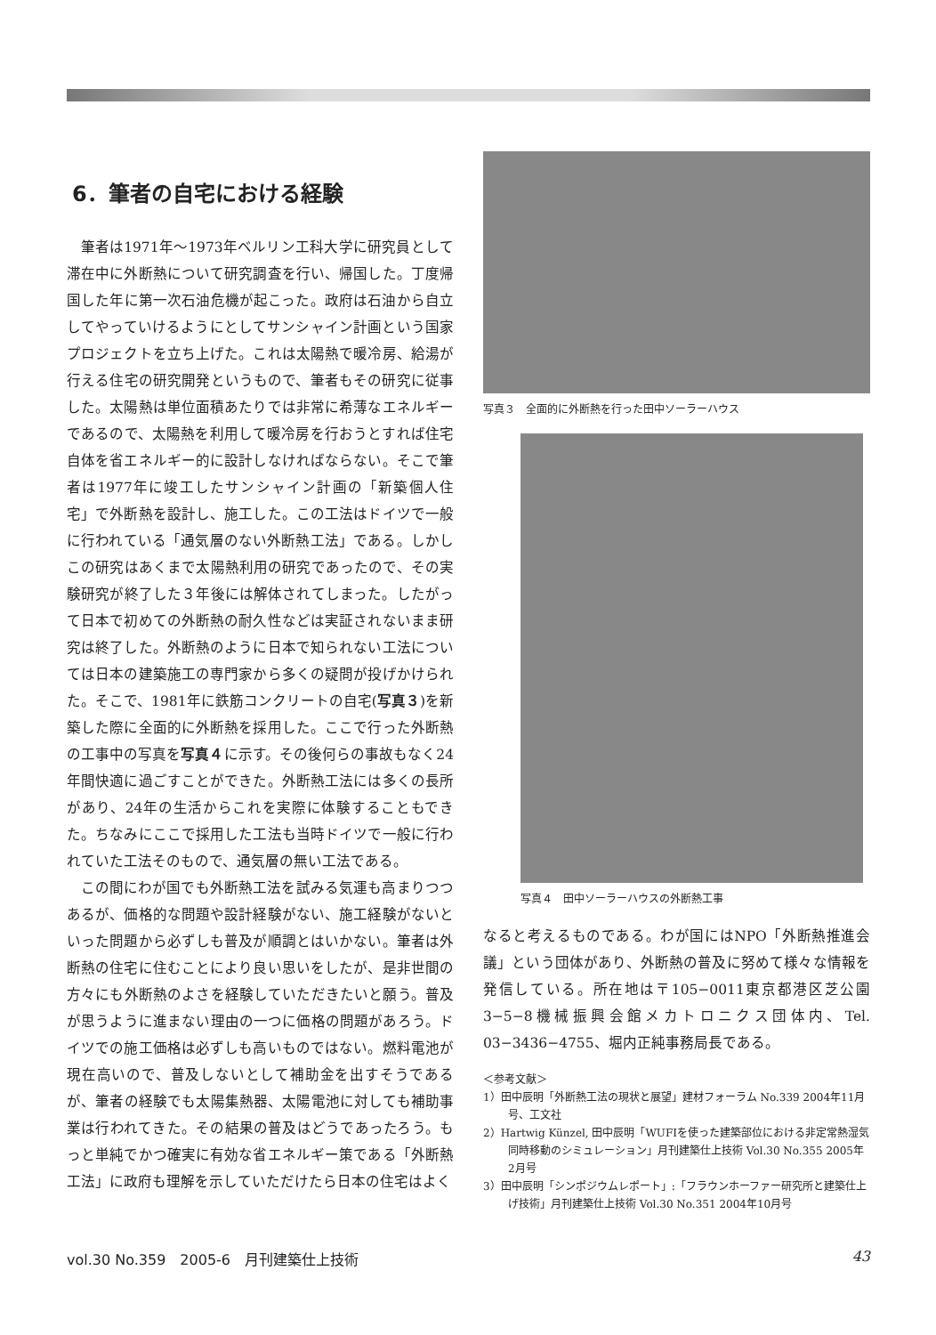6．筆者の自宅における経験
筆者は1971年～1973年ベルリン工科大学に研究員として滞在中に外断熱について研究調査を行い、帰国した。丁度帰国した年に第一次石油危機が起こった。政府は石油から自立してやっていけるようにとしてサンシャイン計画という国家プロジェクトを立ち上げた。これは太陽熱で暖冷房、給湯が行える住宅の研究開発というもので、筆者もその研究に従事した。太陽熱は単位面積あたりでは非常に希薄なエネルギーであるので、太陽熱を利用して暖冷房を行おうとすれば住宅自体を省エネルギー的に設計しなければならない。そこで筆者は1977年に竣工したサンシャイン計画の「新築個人住宅」で外断熱を設計し、施工した。この工法はドイツで一般に行われている「通気層のない外断熱工法」である。しかしこの研究はあくまで太陽熱利用の研究であったので、その実験研究が終了した３年後には解体されてしまった。したがって日本で初めての外断熱の耐久性などは実証されないまま研究は終了した。外断熱のように日本で知られない工法については日本の建築施工の専門家から多くの疑問が投げかけられた。そこで、1981年に鉄筋コンクリートの自宅(写真３)を新築した際に全面的に外断熱を採用した。ここで行った外断熱の工事中の写真を写真４に示す。その後何らの事故もなく24年間快適に過ごすことができた。外断熱工法には多くの長所があり、24年の生活からこれを実際に体験することもできた。ちなみにここで採用した工法も当時ドイツで一般に行われていた工法そのもので、通気層の無い工法である。
この間にわが国でも外断熱工法を試みる気運も高まりつつあるが、価格的な問題や設計経験がない、施工経験がないといった問題から必ずしも普及が順調とはいかない。筆者は外断熱の住宅に住むことにより良い思いをしたが、是非世間の方々にも外断熱のよさを経験していただきたいと願う。普及が思うように進まない理由の一つに価格の問題があろう。ドイツでの施工価格は必ずしも高いものではない。燃料電池が現在高いので、普及しないとして補助金を出すそうであるが、筆者の経験でも太陽集熱器、太陽電池に対しても補助事業は行われてきた。その結果の普及はどうであったろう。もっと単純でかつ確実に有効な省エネルギー策である「外断熱工法」に政府も理解を示していただけたら日本の住宅はよく
写真３　全面的に外断熱を行った田中ソーラーハウス
写真４　田中ソーラーハウスの外断熱工事
なると考えるものである。わが国にはNPO「外断熱推進会議」という団体があり、外断熱の普及に努めて様々な情報を発信している。所在地は〒105−0011東京都港区芝公園3−5−8機械振興会館メカトロニクス団体内、Tel. 03−3436−4755、堀内正純事務局長である。
＜参考文献＞
1）田中辰明「外断熱工法の現状と展望」建材フォーラム No.339 2004年11月号、工文社
2）Hartwig Künzel, 田中辰明「WUFIを使った建築部位における非定常熱湿気同時移動のシミュレーション」月刊建築仕上技術 Vol.30 No.355 2005年2月号
3）田中辰明「シンポジウムレポート」:「フラウンホーファー研究所と建築仕上げ技術」月刊建築仕上技術 Vol.30 No.351 2004年10月号
vol.30 No.359　2005-6　月刊建築仕上技術 43